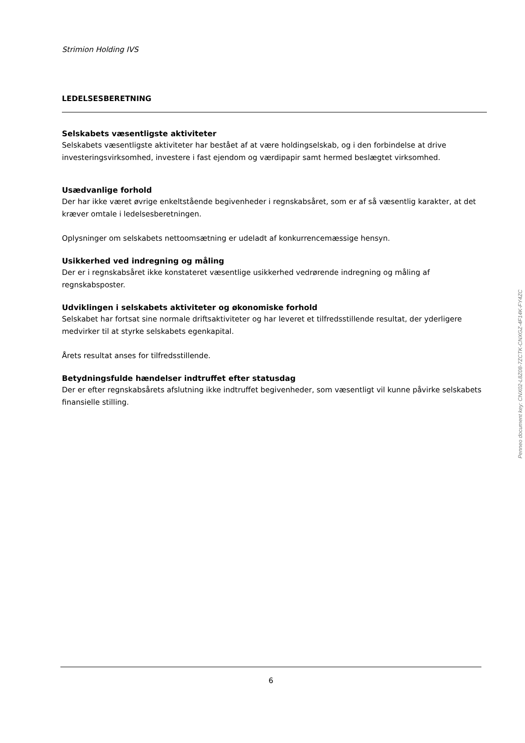Strimion Holding IVS
LEDELSESBERETNING
Selskabets væsentligste aktiviteter
Selskabets væsentligste aktiviteter har bestået af at være holdingselskab, og i den forbindelse at drive investeringsvirksomhed, investere i fast ejendom og værdipapir samt hermed beslægtet virksomhed.
Usædvanlige forhold
Der har ikke været øvrige enkeltstående begivenheder i regnskabsåret, som er af så væsentlig karakter, at det kræver omtale i ledelsesberetningen.
Oplysninger om selskabets nettoomsætning er udeladt af konkurrencemæssige hensyn.
Usikkerhed ved indregning og måling
Der er i regnskabsåret ikke konstateret væsentlige usikkerhed vedrørende indregning og måling af regnskabsposter.
Udviklingen i selskabets aktiviteter og økonomiske forhold
Selskabet har fortsat sine normale driftsaktiviteter og har leveret et tilfredsstillende resultat, der yderligere medvirker til at styrke selskabets egenkapital.
Årets resultat anses for tilfredsstillende.
Betydningsfulde hændelser indtruffet efter statusdag
Der er efter regnskabsårets afslutning ikke indtruffet begivenheder, som væsentligt vil kunne påvirke selskabets finansielle stilling.
Penneo document key: CNX02-L8Z08-7ZCTK-CNXGZ-4F14K-FY4ZC
6